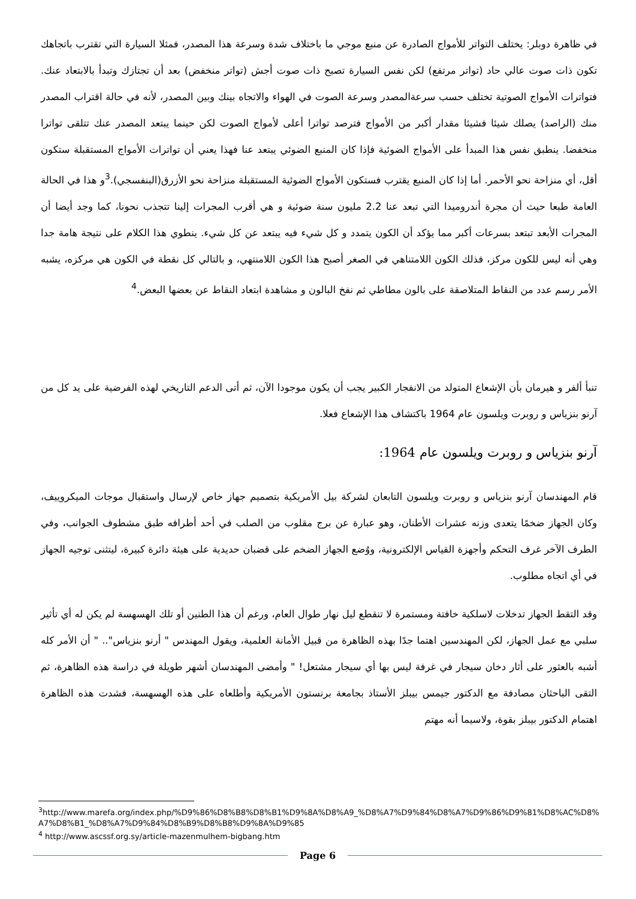في ظاهرة دوبلر: يختلف التواتر للأمواج الصادرة عن منبع موجي ما باختلاف شدة وسرعة هذا المصدر، فمثلا السيارة التي تقترب باتجاهك تكون ذات صوت عالي حاد (تواتر مرتفع) لكن نفس السيارة تصبح ذات صوت أجش (تواتر منخفض) بعد أن تجتازك وتبدأ بالابتعاد عنك. فتواترات الأمواج الصوتية تختلف حسب سرعةالمصدر وسرعة الصوت في الهواء والاتجاه بينك وبين المصدر، لأنه في حالة اقتراب المصدر منك (الراصد) يصلك شيئا فشيئا مقدار أكبر من الأمواج فترصد تواترا أعلى لأمواج الصوت لكن حينما يبتعد المصدر عنك تتلقى تواترا منخفضا. ينطبق نفس هذا المبدأ على الأمواج الضوئية فإذا كان المنبع الضوئي يبتعد عنا فهذا يعني أن تواترات الأمواج المستقبلة ستكون أقل، أي منزاحة نحو الأحمر. أما إذا كان المنبع يقترب فستكون الأمواج الضوئية المستقبلة منزاحة نحو الأزرق(البنفسجي).<sup>3</sup>و هذا في الحالة العامة طبعا حيث أن مجرة أندروميدا التي تبعد عنا 2.2 مليون سنة ضوئية و هي أقرب المجرات إلينا تتجذب نحونا، كما وجد أيضا أن المجرات الأبعد تبتعد بسرعات أكبر مما يؤكد أن الكون يتمدد و كل شيء فيه يبتعد عن كل شيء. ينطوي هذا الكلام على نتيجة هامة جدا وهي أنه ليس للكون مركز، فذلك الكون اللامتناهي في الصغر أصبح هذا الكون اللامنتهي، و بالتالي كل نقطة في الكون هي مركزه، يشبه الأمر رسم عدد من النقاط المتلاصقة على بالون مطاطي ثم نفخ البالون و مشاهدة ابتعاد النقاط عن بعضها البعض.<sup>4</sup>
تنبأ ألفر و هيرمان بأن الإشعاع المتولد من الانفجار الكبير يجب أن يكون موجودا الآن، ثم أتى الدعم التاريخي لهذه الفرضية على يد كل من آرنو بنزياس و روبرت ويلسون عام 1964 باكتشاف هذا الإشعاع فعلا.
آرنو بنزياس و روبرت ويلسون عام 1964:
قام المهندسان آرنو بنزياس و روبرت ويلسون التابعان لشركة بيل الأمريكية بتصميم جهاز خاص لإرسال واستقبال موجات الميكروييف، وكان الجهاز ضخمًا يتعدى وزنه عشرات الأطنان، وهو عبارة عن برج مقلوب من الصلب في أحد أطرافه طبق مشطوف الجوانب، وفي الطرف الآخر غرف التحكم وأجهزة القياس الإلكترونية، ووُضع الجهاز الضخم على قضبان حديدية على هيئة دائرة كبيرة، ليتثنى توجيه الجهاز في أي اتجاه مطلوب.
وقد التقط الجهاز تدخلات لاسلكية خافتة ومستمرة لا تنقطع ليل نهار طوال العام، ورغم أن هذا الطنين أو تلك الهسهسة لم يكن له أي تأثير سلبي مع عمل الجهاز، لكن المهندسين اهتما جدًا بهذه الظاهرة من قبيل الأمانة العلمية، ويقول المهندس " أرنو بنزياس".. " أن الأمر كله أشبه بالعثور على أثار دخان سيجار في غرفة ليس بها أي سيجار مشتعل! " وأمضى المهندسان أشهر طويلة في دراسة هذه الظاهرة، ثم التقى الباحثان مصادفة مع الدكتور جيمس بيبلز الأستاذ بجامعة برنستون الأمريكية وأطلعاه على هذه الهسهسة، فشدت هذه الظاهرة اهتمام الدكتور بيبلز بقوة، ولاسيما أنه مهتم
<sup>3</sup> http://www.marefa.org/index.php/%D9%86%D8%B8%D8%B1%D9%8A%D8%A9_%D8%A7%D9%84%D8%A7%D9%86%D9%81%D8%AC%D8%A7%D8%B1_%D8%A7%D9%84%D8%B9%D8%B8%D9%8A%D9%85
<sup>4</sup> http://www.ascssf.org.sy/article-mazenmulhem-bigbang.htm
Page 6